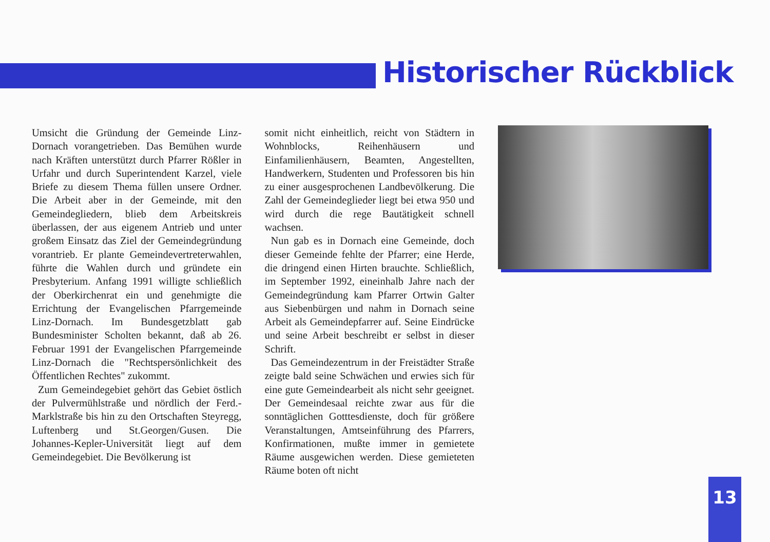Historischer Rückblick
Umsicht die Gründung der Gemeinde Linz-Dornach vorangetrieben. Das Bemühen wurde nach Kräften unterstützt durch Pfarrer Rößler in Urfahr und durch Superintendent Karzel, viele Briefe zu diesem Thema füllen unsere Ordner. Die Arbeit aber in der Gemeinde, mit den Gemeindegliedern, blieb dem Arbeitskreis überlassen, der aus eigenem Antrieb und unter großem Einsatz das Ziel der Gemeindegründung vorantrieb. Er plante Gemeindevertreterwahlen, führte die Wahlen durch und gründete ein Presbyterium. Anfang 1991 willigte schließlich der Oberkirchenrat ein und genehmigte die Errichtung der Evangelischen Pfarrgemeinde Linz-Dornach. Im Bundesgetzblatt gab Bundesminister Scholten bekannt, daß ab 26. Februar 1991 der Evangelischen Pfarrgemeinde Linz-Dornach die "Rechtspersönlichkeit des Öffentlichen Rechtes" zukommt.
Zum Gemeindegebiet gehört das Gebiet östlich der Pulvermühlstraße und nördlich der Ferd.-Marklstraße bis hin zu den Ortschaften Steyregg, Luftenberg und St.Georgen/Gusen. Die Johannes-Kepler-Universität liegt auf dem Gemeindegebiet. Die Bevölkerung ist
somit nicht einheitlich, reicht von Städtern in Wohnblocks, Reihenhäusern und Einfamilienhäusern, Beamten, Angestellten, Handwerkern, Studenten und Professoren bis hin zu einer ausgesprochenen Landbevölkerung. Die Zahl der Gemeindeglieder liegt bei etwa 950 und wird durch die rege Bautätigkeit schnell wachsen.
Nun gab es in Dornach eine Gemeinde, doch dieser Gemeinde fehlte der Pfarrer; eine Herde, die dringend einen Hirten brauchte. Schließlich, im September 1992, eineinhalb Jahre nach der Gemeindegründung kam Pfarrer Ortwin Galter aus Siebenbürgen und nahm in Dornach seine Arbeit als Gemeindepfarrer auf. Seine Eindrücke und seine Arbeit beschreibt er selbst in dieser Schrift.
Das Gemeindezentrum in der Freistädter Straße zeigte bald seine Schwächen und erwies sich für eine gute Gemeindearbeit als nicht sehr geeignet. Der Gemeindesaal reichte zwar aus für die sonntäglichen Gotttesdienste, doch für größere Veranstaltungen, Amtseinführung des Pfarrers, Konfirmationen, mußte immer in gemietete Räume ausgewichen werden. Diese gemieteten Räume boten oft nicht
13